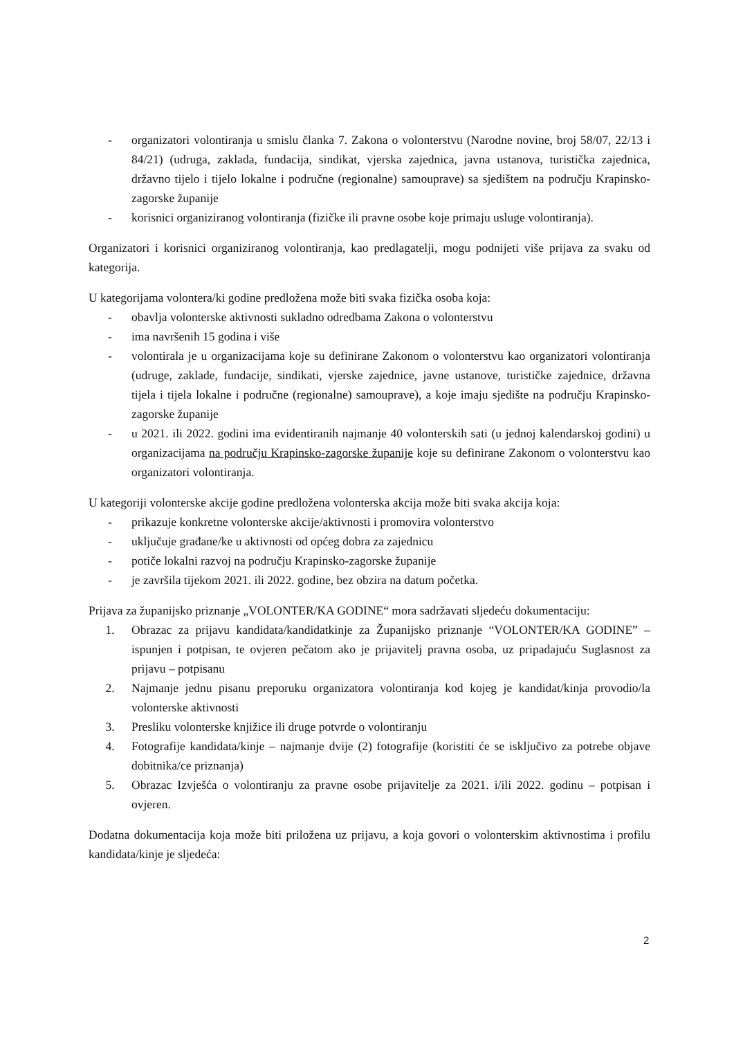- organizatori volontiranja u smislu članka 7. Zakona o volonterstvu (Narodne novine, broj 58/07, 22/13 i 84/21) (udruga, zaklada, fundacija, sindikat, vjerska zajednica, javna ustanova, turistička zajednica, državno tijelo i tijelo lokalne i područne (regionalne) samouprave) sa sjedištem na području Krapinsko-zagorske županije
- korisnici organiziranog volontiranja (fizičke ili pravne osobe koje primaju usluge volontiranja).
Organizatori i korisnici organiziranog volontiranja, kao predlagatelji, mogu podnijeti više prijava za svaku od kategorija.
U kategorijama volontera/ki godine predložena može biti svaka fizička osoba koja:
- obavlja volonterske aktivnosti sukladno odredbama Zakona o volonterstvu
- ima navršenih 15 godina i više
- volontirala je u organizacijama koje su definirane Zakonom o volonterstvu kao organizatori volontiranja (udruge, zaklade, fundacije, sindikati, vjerske zajednice, javne ustanove, turističke zajednice, državna tijela i tijela lokalne i područne (regionalne) samouprave), a koje imaju sjedište na području Krapinsko-zagorske županije
- u 2021. ili 2022. godini ima evidentiranih najmanje 40 volonterskih sati (u jednoj kalendarskoj godini) u organizacijama na području Krapinsko-zagorske županije koje su definirane Zakonom o volonterstvu kao organizatori volontiranja.
U kategoriji volonterske akcije godine predložena volonterska akcija može biti svaka akcija koja:
- prikazuje konkretne volonterske akcije/aktivnosti i promovira volonterstvo
- uključuje građane/ke u aktivnosti od općeg dobra za zajednicu
- potiče lokalni razvoj na području Krapinsko-zagorske županije
- je završila tijekom 2021. ili 2022. godine, bez obzira na datum početka.
Prijava za županijsko priznanje „VOLONTER/KA GODINE“ mora sadržavati sljedeću dokumentaciju:
1. Obrazac za prijavu kandidata/kandidatkinje za Županijsko priznanje “VOLONTER/KA GODINE” – ispunjen i potpisan, te ovjeren pečatom ako je prijavitelj pravna osoba, uz pripadajuću Suglasnost za prijavu – potpisanu
2. Najmanje jednu pisanu preporuku organizatora volontiranja kod kojeg je kandidat/kinja provodio/la volonterske aktivnosti
3. Presliku volonterske knjižice ili druge potvrde o volontiranju
4. Fotografije kandidata/kinje – najmanje dvije (2) fotografije (koristiti će se isključivo za potrebe objave dobitnika/ce priznanja)
5. Obrazac Izvješća o volontiranju za pravne osobe prijavitelje za 2021. i/ili 2022. godinu – potpisan i ovjeren.
Dodatna dokumentacija koja može biti priložena uz prijavu, a koja govori o volonterskim aktivnostima i profilu kandidata/kinje je sljedeća:
2